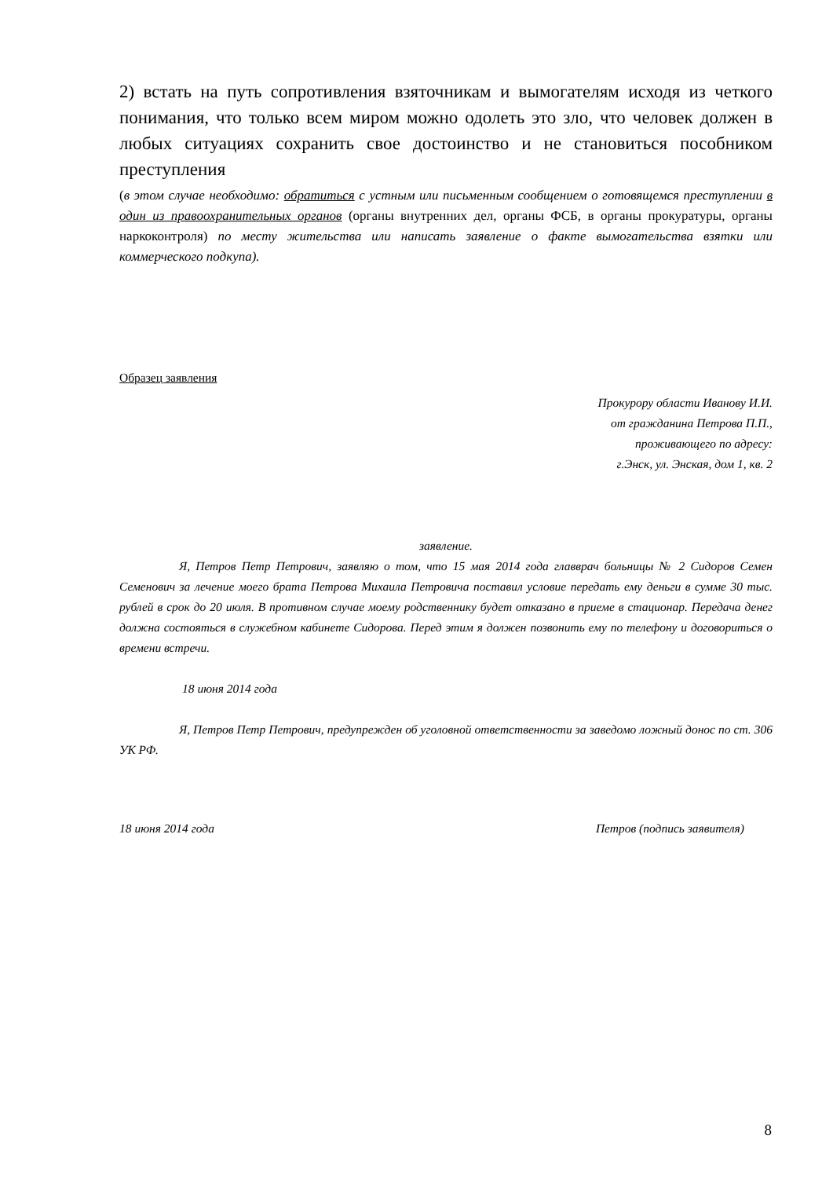2) встать на путь сопротивления взяточникам и вымогателям исходя из четкого понимания, что только всем миром можно одолеть это зло, что человек должен в любых ситуациях сохранить свое достоинство и не становиться пособником преступления
(в этом случае необходимо: обратиться с устным или письменным сообщением о готовящемся преступлении в один из правоохранительных органов (органы внутренних дел, органы ФСБ, в органы прокуратуры, органы наркоконтроля) по месту жительства или написать заявление о факте вымогательства взятки или коммерческого подкупа).
Образец заявления
Прокурору области Иванову И.И.
от гражданина Петрова П.П.,
проживающего по адресу:
г.Энск, ул. Энская, дом 1, кв. 2
заявление.
Я, Петров Петр Петрович, заявляю о том, что 15 мая 2014 года главврач больницы № 2 Сидоров Семен Семенович за лечение моего брата Петрова Михаила Петровича поставил условие передать ему деньги в сумме 30 тыс. рублей в срок до 20 июля. В противном случае моему родственнику будет отказано в приеме в стационар. Передача денег должна состояться в служебном кабинете Сидорова. Перед этим я должен позвонить ему по телефону и договориться о времени встречи.
18 июня 2014 года
Я, Петров Петр Петрович, предупрежден об уголовной ответственности за заведомо ложный донос по ст. 306 УК РФ.
18 июня 2014 года Петров (подпись заявителя)
8